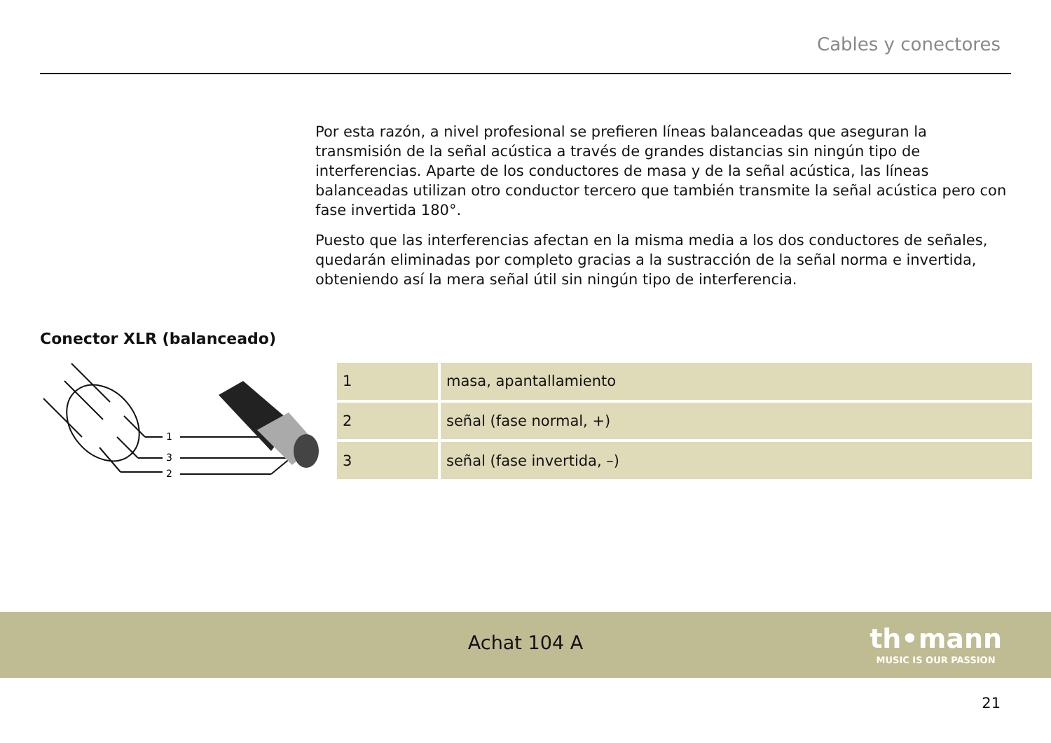Cables y conectores
Por esta razón, a nivel profesional se prefieren líneas balanceadas que aseguran la transmisión de la señal acústica a través de grandes distancias sin ningún tipo de interferencias. Aparte de los conductores de masa y de la señal acústica, las líneas balanceadas utilizan otro conductor tercero que también transmite la señal acústica pero con fase invertida 180°.
Puesto que las interferencias afectan en la misma media a los dos conductores de señales, quedarán eliminadas por completo gracias a la sustracción de la señal norma e invertida, obteniendo así la mera señal útil sin ningún tipo de interferencia.
Conector XLR (balanceado)
1
3
2
| 1 | masa, apantallamiento |
| 2 | señal (fase normal, +) |
| 3 | señal (fase invertida, –) |
Achat 104 A
th•mann
MUSIC IS OUR PASSION
21